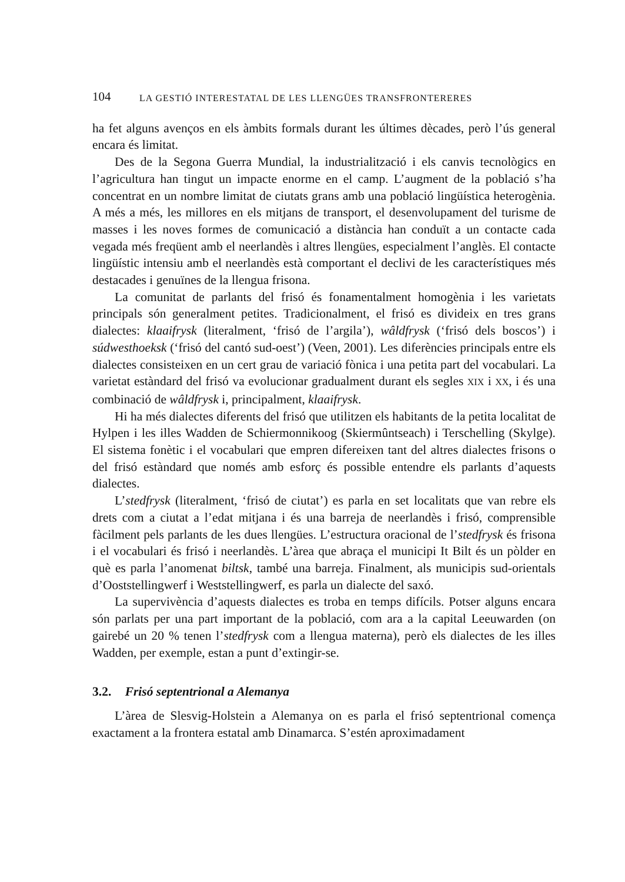104 LA GESTIÓ INTERESTATAL DE LES LLENGÜES TRANSFRONTERERES
ha fet alguns avenços en els àmbits formals durant les últimes dècades, però l’ús general encara és limitat.
Des de la Segona Guerra Mundial, la industrialització i els canvis tecnològics en l’agricultura han tingut un impacte enorme en el camp. L’augment de la població s’ha concentrat en un nombre limitat de ciutats grans amb una població lingüística heterogènia. A més a més, les millores en els mitjans de transport, el desenvolupament del turisme de masses i les noves formes de comunicació a distància han conduït a un contacte cada vegada més freqüent amb el neerlandès i altres llengües, especialment l’anglès. El contacte lingüístic intensiu amb el neerlandès està comportant el declivi de les característiques més destacades i genuïnes de la llengua frisona.
La comunitat de parlants del frisó és fonamentalment homogènia i les varietats principals són generalment petites. Tradicionalment, el frisó es divideix en tres grans dialectes: klaaifrysk (literalment, ‘frisó de l’argila’), wâldfrysk (‘frisó dels boscos’) i súdwesthoeksk (‘frisó del cantó sud-oest’) (Veen, 2001). Les diferències principals entre els dialectes consisteixen en un cert grau de variació fònica i una petita part del vocabulari. La varietat estàndard del frisó va evolucionar gradualment durant els segles XIX i XX, i és una combinació de wâldfrysk i, principalment, klaaifrysk.
Hi ha més dialectes diferents del frisó que utilitzen els habitants de la petita localitat de Hylpen i les illes Wadden de Schiermonnikoog (Skiermûntseach) i Terschelling (Skylge). El sistema fonètic i el vocabulari que empren difereixen tant del altres dialectes frisons o del frisó estàndard que només amb esforç és possible entendre els parlants d’aquests dialectes.
L’stedfrysk (literalment, ‘frisó de ciutat’) es parla en set localitats que van rebre els drets com a ciutat a l’edat mitjana i és una barreja de neerlandès i frisó, comprensible fàcilment pels parlants de les dues llengües. L’estructura oracional de l’stedfrysk és frisona i el vocabulari és frisó i neerlandès. L’àrea que abraça el municipi It Bilt és un pòlder en què es parla l’anomenat biltsk, també una barreja. Finalment, als municipis sud-orientals d’Ooststellingwerf i Weststellingwerf, es parla un dialecte del saxó.
La supervivència d’aquests dialectes es troba en temps difícils. Potser alguns encara són parlats per una part important de la població, com ara a la capital Leeuwarden (on gairebé un 20 % tenen l’stedfrysk com a llengua materna), però els dialectes de les illes Wadden, per exemple, estan a punt d’extingir-se.
3.2. Frisó septentrional a Alemanya
L’àrea de Slesvig-Holstein a Alemanya on es parla el frisó septentrional comença exactament a la frontera estatal amb Dinamarca. S’estén aproximadament